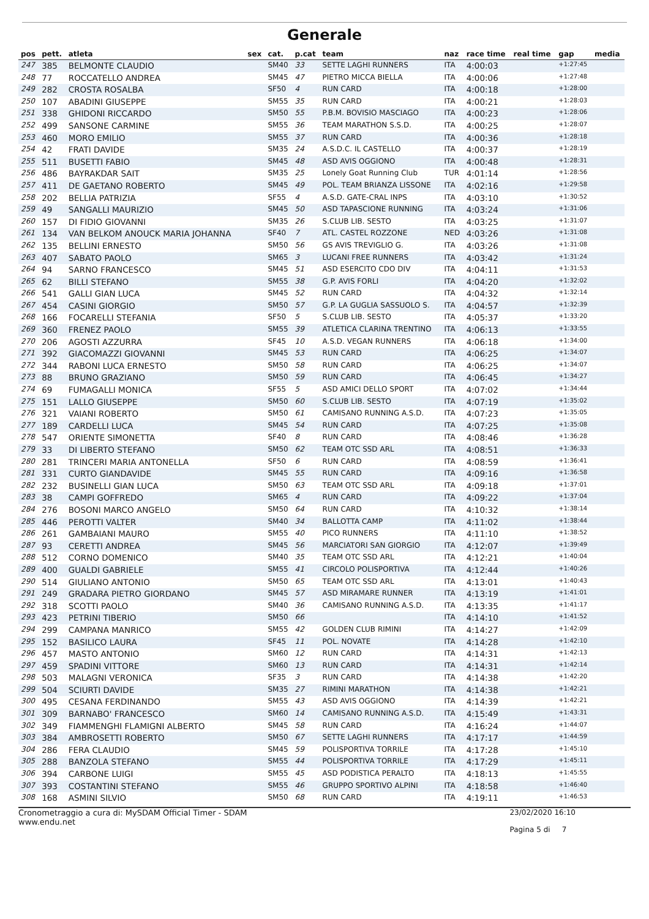Generale
| pos | pett. | atleta | sex | cat. | p.cat | team | naz | race time | real time | gap | media |
| --- | --- | --- | --- | --- | --- | --- | --- | --- | --- | --- | --- |
| 247 | 385 | BELMONTE CLAUDIO | | SM40 | 33 | SETTE LAGHI RUNNERS | ITA | 4:00:03 | | +1:27:45 | |
| 248 | 77 | ROCCATELLO ANDREA | | SM45 | 47 | PIETRO MICCA BIELLA | ITA | 4:00:06 | | +1:27:48 | |
| 249 | 282 | CROSTA ROSALBA | | SF50 | 4 | RUN CARD | ITA | 4:00:18 | | +1:28:00 | |
| 250 | 107 | ABADINI GIUSEPPE | | SM55 | 35 | RUN CARD | ITA | 4:00:21 | | +1:28:03 | |
| 251 | 338 | GHIDONI RICCARDO | | SM50 | 55 | P.B.M. BOVISIO MASCIAGO | ITA | 4:00:23 | | +1:28:06 | |
| 252 | 499 | SANSONE CARMINE | | SM55 | 36 | TEAM MARATHON S.S.D. | ITA | 4:00:25 | | +1:28:07 | |
| 253 | 460 | MORO EMILIO | | SM55 | 37 | RUN CARD | ITA | 4:00:36 | | +1:28:18 | |
| 254 | 42 | FRATI DAVIDE | | SM35 | 24 | A.S.D.C. IL CASTELLO | ITA | 4:00:37 | | +1:28:19 | |
| 255 | 511 | BUSETTI FABIO | | SM45 | 48 | ASD AVIS OGGIONO | ITA | 4:00:48 | | +1:28:31 | |
| 256 | 486 | BAYRAKDAR SAIT | | SM35 | 25 | Lonely Goat Running Club | TUR | 4:01:14 | | +1:28:56 | |
| 257 | 411 | DE GAETANO ROBERTO | | SM45 | 49 | POL. TEAM BRIANZA LISSONE | ITA | 4:02:16 | | +1:29:58 | |
| 258 | 202 | BELLIA PATRIZIA | | SF55 | 4 | A.S.D. GATE-CRAL INPS | ITA | 4:03:10 | | +1:30:52 | |
| 259 | 49 | SANGALLI MAURIZIO | | SM45 | 50 | ASD TAPASCIONE RUNNING | ITA | 4:03:24 | | +1:31:06 | |
| 260 | 157 | DI FIDIO GIOVANNI | | SM35 | 26 | S.CLUB LIB. SESTO | ITA | 4:03:25 | | +1:31:07 | |
| 261 | 134 | VAN BELKOM ANOUCK MARIA JOHANNA | | SF40 | 7 | ATL. CASTEL ROZZONE | NED | 4:03:26 | | +1:31:08 | |
| 262 | 135 | BELLINI ERNESTO | | SM50 | 56 | GS AVIS TREVIGLIO G. | ITA | 4:03:26 | | +1:31:08 | |
| 263 | 407 | SABATO PAOLO | | SM65 | 3 | LUCANI FREE RUNNERS | ITA | 4:03:42 | | +1:31:24 | |
| 264 | 94 | SARNO FRANCESCO | | SM45 | 51 | ASD ESERCITO CDO DIV | ITA | 4:04:11 | | +1:31:53 | |
| 265 | 62 | BILLI STEFANO | | SM55 | 38 | G.P. AVIS FORLI | ITA | 4:04:20 | | +1:32:02 | |
| 266 | 541 | GALLI GIAN LUCA | | SM45 | 52 | RUN CARD | ITA | 4:04:32 | | +1:32:14 | |
| 267 | 454 | CASINI GIORGIO | | SM50 | 57 | G.P. LA GUGLIA SASSUOLO S. | ITA | 4:04:57 | | +1:32:39 | |
| 268 | 166 | FOCARELLI STEFANIA | | SF50 | 5 | S.CLUB LIB. SESTO | ITA | 4:05:37 | | +1:33:20 | |
| 269 | 360 | FRENEZ PAOLO | | SM55 | 39 | ATLETICA CLARINA TRENTINO | ITA | 4:06:13 | | +1:33:55 | |
| 270 | 206 | AGOSTI AZZURRA | | SF45 | 10 | A.S.D. VEGAN RUNNERS | ITA | 4:06:18 | | +1:34:00 | |
| 271 | 392 | GIACOMAZZI GIOVANNI | | SM45 | 53 | RUN CARD | ITA | 4:06:25 | | +1:34:07 | |
| 272 | 344 | RABONI LUCA ERNESTO | | SM50 | 58 | RUN CARD | ITA | 4:06:25 | | +1:34:07 | |
| 273 | 88 | BRUNO GRAZIANO | | SM50 | 59 | RUN CARD | ITA | 4:06:45 | | +1:34:27 | |
| 274 | 69 | FUMAGALLI MONICA | | SF55 | 5 | ASD AMICI DELLO SPORT | ITA | 4:07:02 | | +1:34:44 | |
| 275 | 151 | LALLO GIUSEPPE | | SM50 | 60 | S.CLUB LIB. SESTO | ITA | 4:07:19 | | +1:35:02 | |
| 276 | 321 | VAIANI ROBERTO | | SM50 | 61 | CAMISANO RUNNING A.S.D. | ITA | 4:07:23 | | +1:35:05 | |
| 277 | 189 | CARDELLI LUCA | | SM45 | 54 | RUN CARD | ITA | 4:07:25 | | +1:35:08 | |
| 278 | 547 | ORIENTE SIMONETTA | | SF40 | 8 | RUN CARD | ITA | 4:08:46 | | +1:36:28 | |
| 279 | 33 | DI LIBERTO STEFANO | | SM50 | 62 | TEAM OTC SSD ARL | ITA | 4:08:51 | | +1:36:33 | |
| 280 | 281 | TRINCERI MARIA ANTONELLA | | SF50 | 6 | RUN CARD | ITA | 4:08:59 | | +1:36:41 | |
| 281 | 331 | CURTO GIANDAVIDE | | SM45 | 55 | RUN CARD | ITA | 4:09:16 | | +1:36:58 | |
| 282 | 232 | BUSINELLI GIAN LUCA | | SM50 | 63 | TEAM OTC SSD ARL | ITA | 4:09:18 | | +1:37:01 | |
| 283 | 38 | CAMPI GOFFREDO | | SM65 | 4 | RUN CARD | ITA | 4:09:22 | | +1:37:04 | |
| 284 | 276 | BOSONI MARCO ANGELO | | SM50 | 64 | RUN CARD | ITA | 4:10:32 | | +1:38:14 | |
| 285 | 446 | PEROTTI VALTER | | SM40 | 34 | BALLOTTA CAMP | ITA | 4:11:02 | | +1:38:44 | |
| 286 | 261 | GAMBAIANI MAURO | | SM55 | 40 | PICO RUNNERS | ITA | 4:11:10 | | +1:38:52 | |
| 287 | 93 | CERETTI ANDREA | | SM45 | 56 | MARCIATORI SAN GIORGIO | ITA | 4:12:07 | | +1:39:49 | |
| 288 | 512 | CORNO DOMENICO | | SM40 | 35 | TEAM OTC SSD ARL | ITA | 4:12:21 | | +1:40:04 | |
| 289 | 400 | GUALDI GABRIELE | | SM55 | 41 | CIRCOLO POLISPORTIVA | ITA | 4:12:44 | | +1:40:26 | |
| 290 | 514 | GIULIANO ANTONIO | | SM50 | 65 | TEAM OTC SSD ARL | ITA | 4:13:01 | | +1:40:43 | |
| 291 | 249 | GRADARA PIETRO GIORDANO | | SM45 | 57 | ASD MIRAMARE RUNNER | ITA | 4:13:19 | | +1:41:01 | |
| 292 | 318 | SCOTTI PAOLO | | SM40 | 36 | CAMISANO RUNNING A.S.D. | ITA | 4:13:35 | | +1:41:17 | |
| 293 | 423 | PETRINI TIBERIO | | SM50 | 66 | | ITA | 4:14:10 | | +1:41:52 | |
| 294 | 299 | CAMPANA MANRICO | | SM55 | 42 | GOLDEN CLUB RIMINI | ITA | 4:14:27 | | +1:42:09 | |
| 295 | 152 | BASILICO LAURA | | SF45 | 11 | POL. NOVATE | ITA | 4:14:28 | | +1:42:10 | |
| 296 | 457 | MASTO ANTONIO | | SM60 | 12 | RUN CARD | ITA | 4:14:31 | | +1:42:13 | |
| 297 | 459 | SPADINI VITTORE | | SM60 | 13 | RUN CARD | ITA | 4:14:31 | | +1:42:14 | |
| 298 | 503 | MALAGNI VERONICA | | SF35 | 3 | RUN CARD | ITA | 4:14:38 | | +1:42:20 | |
| 299 | 504 | SCIURTI DAVIDE | | SM35 | 27 | RIMINI MARATHON | ITA | 4:14:38 | | +1:42:21 | |
| 300 | 495 | CESANA FERDINANDO | | SM55 | 43 | ASD AVIS OGGIONO | ITA | 4:14:39 | | +1:42:21 | |
| 301 | 309 | BARNABO' FRANCESCO | | SM60 | 14 | CAMISANO RUNNING A.S.D. | ITA | 4:15:49 | | +1:43:31 | |
| 302 | 349 | FIAMMENGHI FLAMIGNI ALBERTO | | SM45 | 58 | RUN CARD | ITA | 4:16:24 | | +1:44:07 | |
| 303 | 384 | AMBROSETTI ROBERTO | | SM50 | 67 | SETTE LAGHI RUNNERS | ITA | 4:17:17 | | +1:44:59 | |
| 304 | 286 | FERA CLAUDIO | | SM45 | 59 | POLISPORTIVA TORRILE | ITA | 4:17:28 | | +1:45:10 | |
| 305 | 288 | BANZOLA STEFANO | | SM55 | 44 | POLISPORTIVA TORRILE | ITA | 4:17:29 | | +1:45:11 | |
| 306 | 394 | CARBONE LUIGI | | SM55 | 45 | ASD PODISTICA PERALTO | ITA | 4:18:13 | | +1:45:55 | |
| 307 | 393 | COSTANTINI STEFANO | | SM55 | 46 | GRUPPO SPORTIVO ALPINI | ITA | 4:18:58 | | +1:46:40 | |
| 308 | 168 | ASMINI SILVIO | | SM50 | 68 | RUN CARD | ITA | 4:19:11 | | +1:46:53 | |
Cronometraggio a cura di: MySDAM Official Timer - SDAM
www.endu.net
23/02/2020 16:10
Pagina 5 di 7